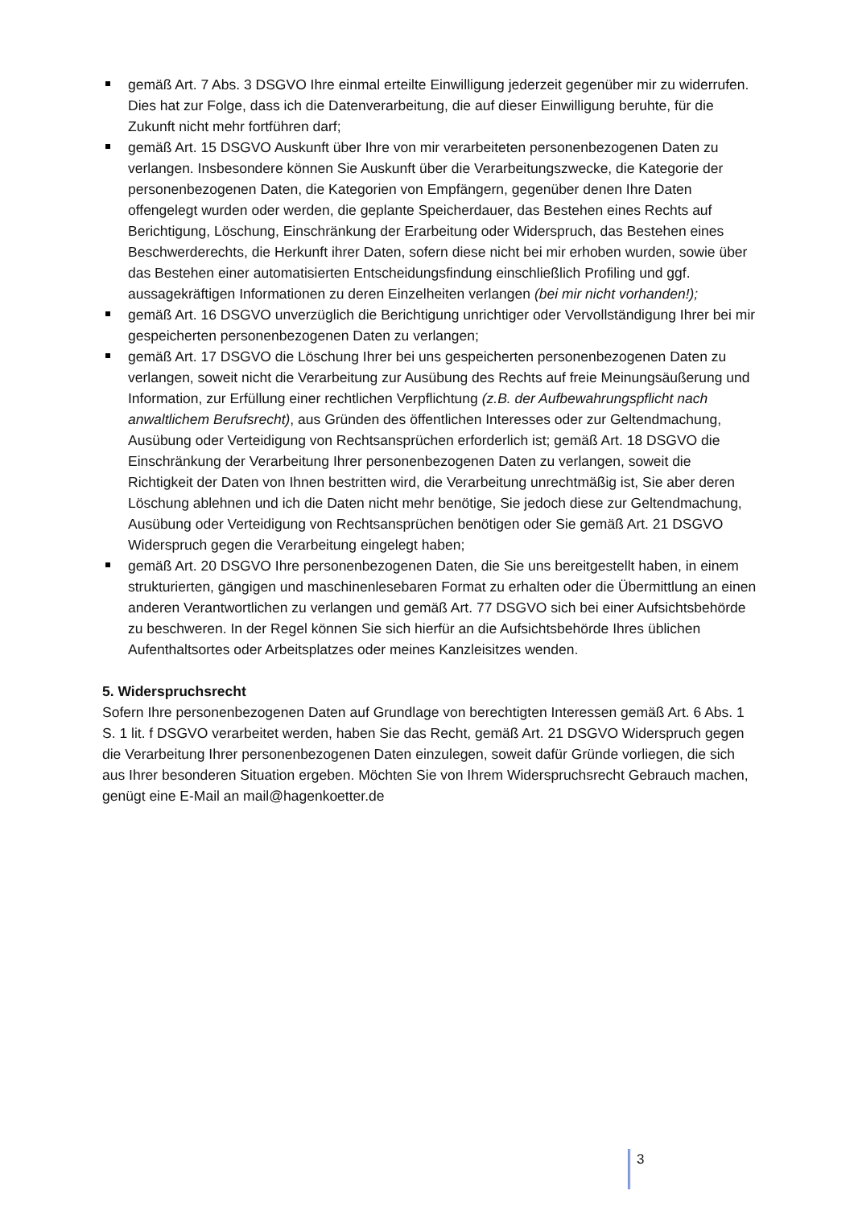gemäß Art. 7 Abs. 3 DSGVO Ihre einmal erteilte Einwilligung jederzeit gegenüber mir zu widerrufen. Dies hat zur Folge, dass ich die Datenverarbeitung, die auf dieser Einwilligung beruhte, für die Zukunft nicht mehr fortführen darf;
gemäß Art. 15 DSGVO Auskunft über Ihre von mir verarbeiteten personenbezogenen Daten zu verlangen. Insbesondere können Sie Auskunft über die Verarbeitungszwecke, die Kategorie der personenbezogenen Daten, die Kategorien von Empfängern, gegenüber denen Ihre Daten offengelegt wurden oder werden, die geplante Speicherdauer, das Bestehen eines Rechts auf Berichtigung, Löschung, Einschränkung der Erarbeitung oder Widerspruch, das Bestehen eines Beschwerderechts, die Herkunft ihrer Daten, sofern diese nicht bei mir erhoben wurden, sowie über das Bestehen einer automatisierten Entscheidungsfindung einschließlich Profiling und ggf. aussagekräftigen Informationen zu deren Einzelheiten verlangen (bei mir nicht vorhanden!);
gemäß Art. 16 DSGVO unverzüglich die Berichtigung unrichtiger oder Vervollständigung Ihrer bei mir gespeicherten personenbezogenen Daten zu verlangen;
gemäß Art. 17 DSGVO die Löschung Ihrer bei uns gespeicherten personenbezogenen Daten zu verlangen, soweit nicht die Verarbeitung zur Ausübung des Rechts auf freie Meinungsäußerung und Information, zur Erfüllung einer rechtlichen Verpflichtung (z.B. der Aufbewahrungspflicht nach anwaltlichem Berufsrecht), aus Gründen des öffentlichen Interesses oder zur Geltendmachung, Ausübung oder Verteidigung von Rechtsansprüchen erforderlich ist; gemäß Art. 18 DSGVO die Einschränkung der Verarbeitung Ihrer personenbezogenen Daten zu verlangen, soweit die Richtigkeit der Daten von Ihnen bestritten wird, die Verarbeitung unrechtmäßig ist, Sie aber deren Löschung ablehnen und ich die Daten nicht mehr benötige, Sie jedoch diese zur Geltendmachung, Ausübung oder Verteidigung von Rechtsansprüchen benötigen oder Sie gemäß Art. 21 DSGVO Widerspruch gegen die Verarbeitung eingelegt haben;
gemäß Art. 20 DSGVO Ihre personenbezogenen Daten, die Sie uns bereitgestellt haben, in einem strukturierten, gängigen und maschinenlesebaren Format zu erhalten oder die Übermittlung an einen anderen Verantwortlichen zu verlangen und gemäß Art. 77 DSGVO sich bei einer Aufsichtsbehörde zu beschweren. In der Regel können Sie sich hierfür an die Aufsichtsbehörde Ihres üblichen Aufenthaltsortes oder Arbeitsplatzes oder meines Kanzleisitzes wenden.
5. Widerspruchsrecht
Sofern Ihre personenbezogenen Daten auf Grundlage von berechtigten Interessen gemäß Art. 6 Abs. 1 S. 1 lit. f DSGVO verarbeitet werden, haben Sie das Recht, gemäß Art. 21 DSGVO Widerspruch gegen die Verarbeitung Ihrer personenbezogenen Daten einzulegen, soweit dafür Gründe vorliegen, die sich aus Ihrer besonderen Situation ergeben. Möchten Sie von Ihrem Widerspruchsrecht Gebrauch machen, genügt eine E-Mail an mail@hagenkoetter.de
3